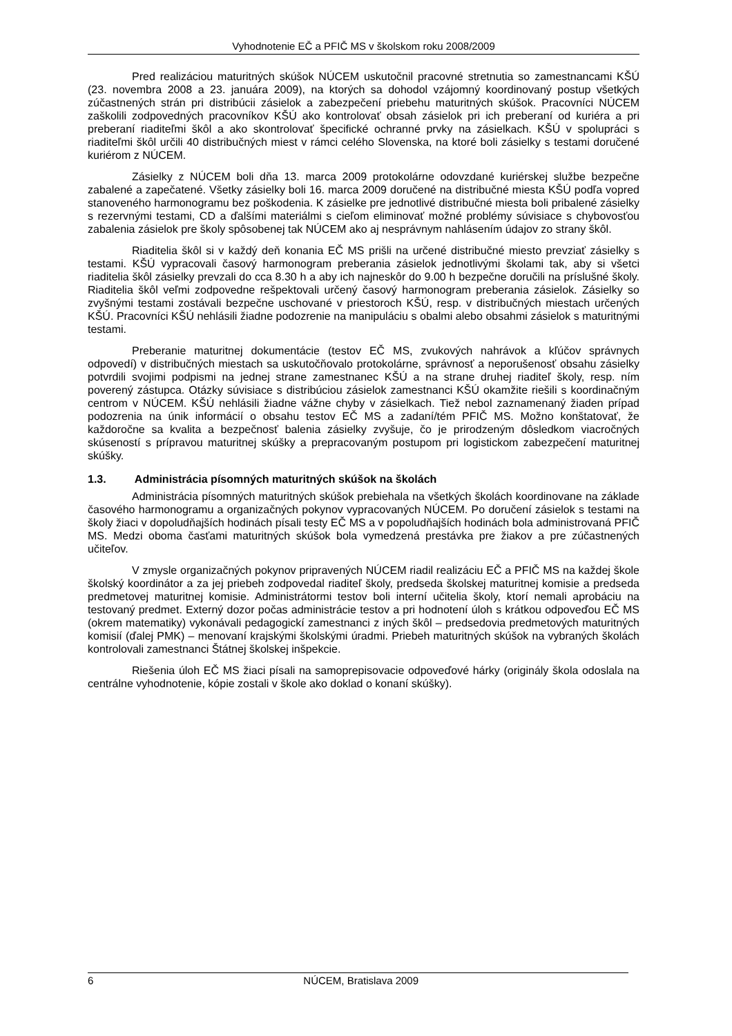Vyhodnotenie EČ a PFIČ MS v školskom roku 2008/2009
Pred realizáciou maturitných skúšok NÚCEM uskutočnil pracovné stretnutia so zamestnancami KŠÚ (23. novembra 2008 a 23. januára 2009), na ktorých sa dohodol vzájomný koordinovaný postup všetkých zúčastnených strán pri distribúcii zásielok a zabezpečení priebehu maturitných skúšok. Pracovníci NÚCEM zaškolili zodpovedných pracovníkov KŠÚ ako kontrolovať obsah zásielok pri ich preberaní od kuriéra a pri preberaní riaditeľmi škôl a ako skontrolovať špecifické ochranné prvky na zásielkach. KŠÚ v spolupráci s riaditeľmi škôl určili 40 distribučných miest v rámci celého Slovenska, na ktoré boli zásielky s testami doručené kuriérom z NÚCEM.
Zásielky z NÚCEM boli dňa 13. marca 2009 protokolárne odovzdané kuriérskej službe bezpečne zabalené a zapečatené. Všetky zásielky boli 16. marca 2009 doručené na distribučné miesta KŠÚ podľa vopred stanoveného harmonogramu bez poškodenia. K zásielke pre jednotlivé distribučné miesta boli pribalené zásielky s rezervnými testami, CD a ďalšími materiálmi s cieľom eliminovať možné problémy súvisiace s chybovosťou zabalenia zásielok pre školy spôsobenej tak NÚCEM ako aj nesprávnym nahlásením údajov zo strany škôl.
Riaditelia škôl si v každý deň konania EČ MS prišli na určené distribučné miesto prevziať zásielky s testami. KŠÚ vypracovali časový harmonogram preberania zásielok jednotlivými školami tak, aby si všetci riaditelia škôl zásielky prevzali do cca 8.30 h a aby ich najneskôr do 9.00 h bezpečne doručili na príslušné školy. Riaditelia škôl veľmi zodpovedne rešpektovali určený časový harmonogram preberania zásielok. Zásielky so zvyšnými testami zostávali bezpečne uschované v priestoroch KŠÚ, resp. v distribučných miestach určených KŠÚ. Pracovníci KŠÚ nehlásili žiadne podozrenie na manipuláciu s obalmi alebo obsahmi zásielok s maturitnými testami.
Preberanie maturitnej dokumentácie (testov EČ MS, zvukových nahrávok a kľúčov správnych odpovedí) v distribučných miestach sa uskutočňovalo protokolárne, správnosť a neporušenosť obsahu zásielky potvrdili svojimi podpismi na jednej strane zamestnanec KŠÚ a na strane druhej riaditeľ školy, resp. ním poverený zástupca. Otázky súvisiace s distribúciou zásielok zamestnanci KŠÚ okamžite riešili s koordinačným centrom v NÚCEM. KŠÚ nehlásili žiadne vážne chyby v zásielkach. Tiež nebol zaznamenaný žiaden prípad podozrenia na únik informácií o obsahu testov EČ MS a zadaní/tém PFIČ MS. Možno konštatovať, že každoročne sa kvalita a bezpečnosť balenia zásielky zvyšuje, čo je prirodzeným dôsledkom viacročných skúseností s prípravou maturitnej skúšky a prepracovaným postupom pri logistickom zabezpečení maturitnej skúšky.
1.3. Administrácia písomných maturitných skúšok na školách
Administrácia písomných maturitných skúšok prebiehala na všetkých školách koordinovane na základe časového harmonogramu a organizačných pokynov vypracovaných NÚCEM. Po doručení zásielok s testami na školy žiaci v dopoludňajších hodinách písali testy EČ MS a v popoludňajších hodinách bola administrovaná PFIČ MS. Medzi oboma časťami maturitných skúšok bola vymedzená prestávka pre žiakov a pre zúčastnených učiteľov.
V zmysle organizačných pokynov pripravených NÚCEM riadil realizáciu EČ a PFIČ MS na každej škole školský koordinátor a za jej priebeh zodpovedal riaditeľ školy, predseda školskej maturitnej komisie a predseda predmetovej maturitnej komisie. Administrátormi testov boli interní učitelia školy, ktorí nemali aprobáciu na testovaný predmet. Externý dozor počas administrácie testov a pri hodnotení úloh s krátkou odpoveďou EČ MS (okrem matematiky) vykonávali pedagogickí zamestnanci z iných škôl – predsedovia predmetových maturitných komisií (ďalej PMK) – menovaní krajskými školskými úradmi. Priebeh maturitných skúšok na vybraných školách kontrolovali zamestnanci Štátnej školskej inšpekcie.
Riešenia úloh EČ MS žiaci písali na samoprepisovacie odpoveďové hárky (originály škola odoslala na centrálne vyhodnotenie, kópie zostali v škole ako doklad o konaní skúšky).
6 NÚCEM, Bratislava 2009